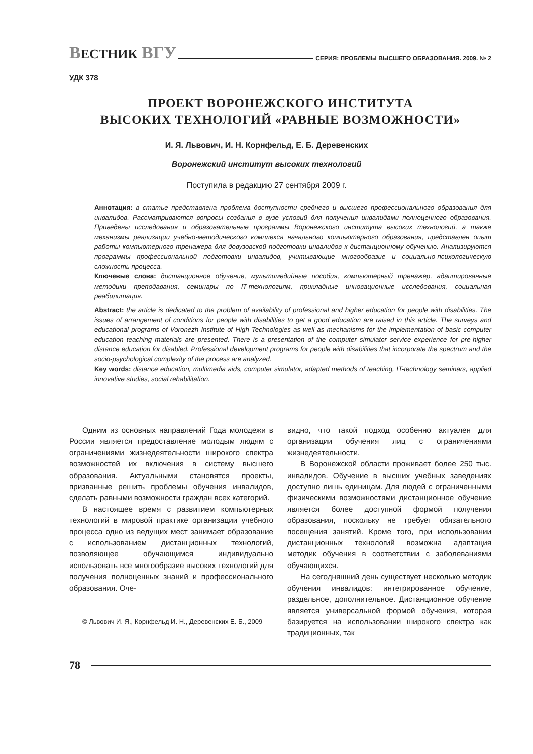ВЕСТНИК ВГУ
СЕРИЯ: ПРОБЛЕМЫ ВЫСШЕГО ОБРАЗОВАНИЯ. 2009. № 2
УДК 378
ПРОЕКТ ВОРОНЕЖСКОГО ИНСТИТУТА
ВЫСОКИХ ТЕХНОЛОГИЙ «РАВНЫЕ ВОЗМОЖНОСТИ»
И. Я. Львович, И. Н. Корнфельд, Е. Б. Деревенских
Воронежский институт высоких технологий
Поступила в редакцию 27 сентября 2009 г.
Аннотация: в статье представлена проблема доступности среднего и высшего профессионального образования для инвалидов. Рассматриваются вопросы создания в вузе условий для получения инвалидами полноценного образования. Приведены исследования и образовательные программы Воронежского института высоких технологий, а также механизмы реализации учебно-методического комплекса начального компьютерного образования, представлен опыт работы компьютерного тренажера для довузовской подготовки инвалидов к дистанционному обучению. Анализируются программы профессиональной подготовки инвалидов, учитывающие многообразие и социально-психологическую сложность процесса.
Ключевые слова: дистанционное обучение, мультимедийные пособия, компьютерный тренажер, адаптированные методики преподавания, семинары по IT-технологиям, прикладные инновационные исследования, социальная реабилитация.
Abstract: the article is dedicated to the problem of availability of professional and higher education for people with disabilities. The issues of arrangement of conditions for people with disabilities to get a good education are raised in this article. The surveys and educational programs of Voronezh Institute of High Technologies as well as mechanisms for the implementation of basic computer education teaching materials are presented. There is a presentation of the computer simulator service experience for pre-higher distance education for disabled. Professional development programs for people with disabilities that incorporate the spectrum and the socio-psychological complexity of the process are analyzed.
Key words: distance education, multimedia aids, computer simulator, adapted methods of teaching, IT-technology seminars, applied innovative studies, social rehabilitation.
Одним из основных направлений Года молодежи в России является предоставление молодым людям с ограничениями жизнедеятельности широкого спектра возможностей их включения в систему высшего образования. Актуальными становятся проекты, призванные решить проблемы обучения инвалидов, сделать равными возможности граждан всех категорий.
В настоящее время с развитием компьютерных технологий в мировой практике организации учебного процесса одно из ведущих мест занимает образование с использованием дистанционных технологий, позволяющее обучающимся индивидуально использовать все многообразие высоких технологий для получения полноценных знаний и профессионального образования. Оче-
© Львович И. Я., Корнфельд И. Н., Деревенских Е. Б., 2009
видно, что такой подход особенно актуален для организации обучения лиц с ограничениями жизнедеятельности.
В Воронежской области проживает более 250 тыс. инвалидов. Обучение в высших учебных заведениях доступно лишь единицам. Для людей с ограниченными физическими возможностями дистанционное обучение является более доступной формой получения образования, поскольку не требует обязательного посещения занятий. Кроме того, при использовании дистанционных технологий возможна адаптация методик обучения в соответствии с заболеваниями обучающихся.
На сегодняшний день существует несколько методик обучения инвалидов: интегрированное обучение, раздельное, дополнительное. Дистанционное обучение является универсальной формой обучения, которая базируется на использовании широкого спектра как традиционных, так
78